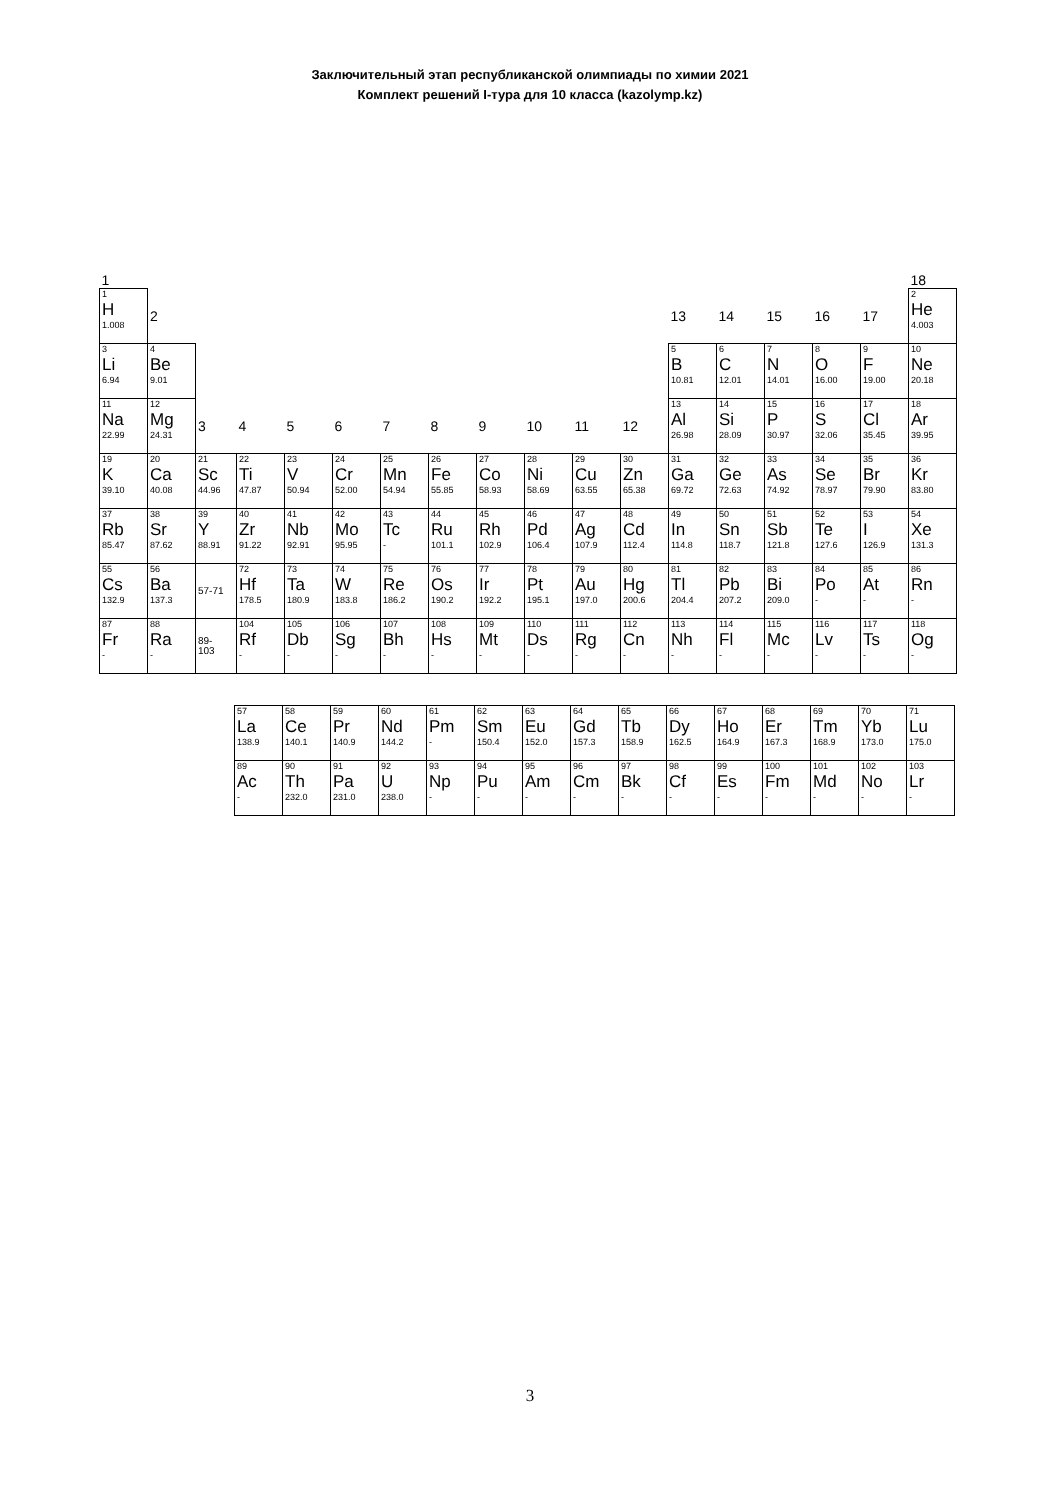Заключительный этап республиканской олимпиады по химии 2021
Комплект решений I-тура для 10 класса (kazolymp.kz)
| 1 | | | | | | | | | | | | | | | | | 18 |
| 1 H 1.008 | 2 | | | | | | | | | | | 13 | 14 | 15 | 16 | 17 | 2 He 4.003 |
| 3 Li 6.94 | 4 Be 9.01 | | | | | | | | | | | 5 B 10.81 | 6 C 12.01 | 7 N 14.01 | 8 O 16.00 | 9 F 19.00 | 10 Ne 20.18 |
| 11 Na 22.99 | 12 Mg 24.31 | 3 | 4 | 5 | 6 | 7 | 8 | 9 | 10 | 11 | 12 | 13 Al 26.98 | 14 Si 28.09 | 15 P 30.97 | 16 S 32.06 | 17 Cl 35.45 | 18 Ar 39.95 |
| 19 K 39.10 | 20 Ca 40.08 | 21 Sc 44.96 | 22 Ti 47.87 | 23 V 50.94 | 24 Cr 52.00 | 25 Mn 54.94 | 26 Fe 55.85 | 27 Co 58.93 | 28 Ni 58.69 | 29 Cu 63.55 | 30 Zn 65.38 | 31 Ga 69.72 | 32 Ge 72.63 | 33 As 74.92 | 34 Se 78.97 | 35 Br 79.90 | 36 Kr 83.80 |
| 37 Rb 85.47 | 38 Sr 87.62 | 39 Y 88.91 | 40 Zr 91.22 | 41 Nb 92.91 | 42 Mo 95.95 | 43 Tc - | 44 Ru 101.1 | 45 Rh 102.9 | 46 Pd 106.4 | 47 Ag 107.9 | 48 Cd 112.4 | 49 In 114.8 | 50 Sn 118.7 | 51 Sb 121.8 | 52 Te 127.6 | 53 I 126.9 | 54 Xe 131.3 |
| 55 Cs 132.9 | 56 Ba 137.3 | 57-71 | 72 Hf 178.5 | 73 Ta 180.9 | 74 W 183.8 | 75 Re 186.2 | 76 Os 190.2 | 77 Ir 192.2 | 78 Pt 195.1 | 79 Au 197.0 | 80 Hg 200.6 | 81 Tl 204.4 | 82 Pb 207.2 | 83 Bi 209.0 | 84 Po - | 85 At - | 86 Rn - |
| 87 Fr - | 88 Ra - | 89- 103 | 104 Rf - | 105 Db - | 106 Sg - | 107 Bh - | 108 Hs - | 109 Mt - | 110 Ds - | 111 Rg - | 112 Cn - | 113 Nh - | 114 Fl - | 115 Mc - | 116 Lv - | 117 Ts - | 118 Og - |
| 57 La 138.9 | 58 Ce 140.1 | 59 Pr 140.9 | 60 Nd 144.2 | 61 Pm - | 62 Sm 150.4 | 63 Eu 152.0 | 64 Gd 157.3 | 65 Tb 158.9 | 66 Dy 162.5 | 67 Ho 164.9 | 68 Er 167.3 | 69 Tm 168.9 | 70 Yb 173.0 | 71 Lu 175.0 |
| 89 Ac - | 90 Th 232.0 | 91 Pa 231.0 | 92 U 238.0 | 93 Np - | 94 Pu - | 95 Am - | 96 Cm - | 97 Bk - | 98 Cf - | 99 Es - | 100 Fm - | 101 Md - | 102 No - | 103 Lr - |
3